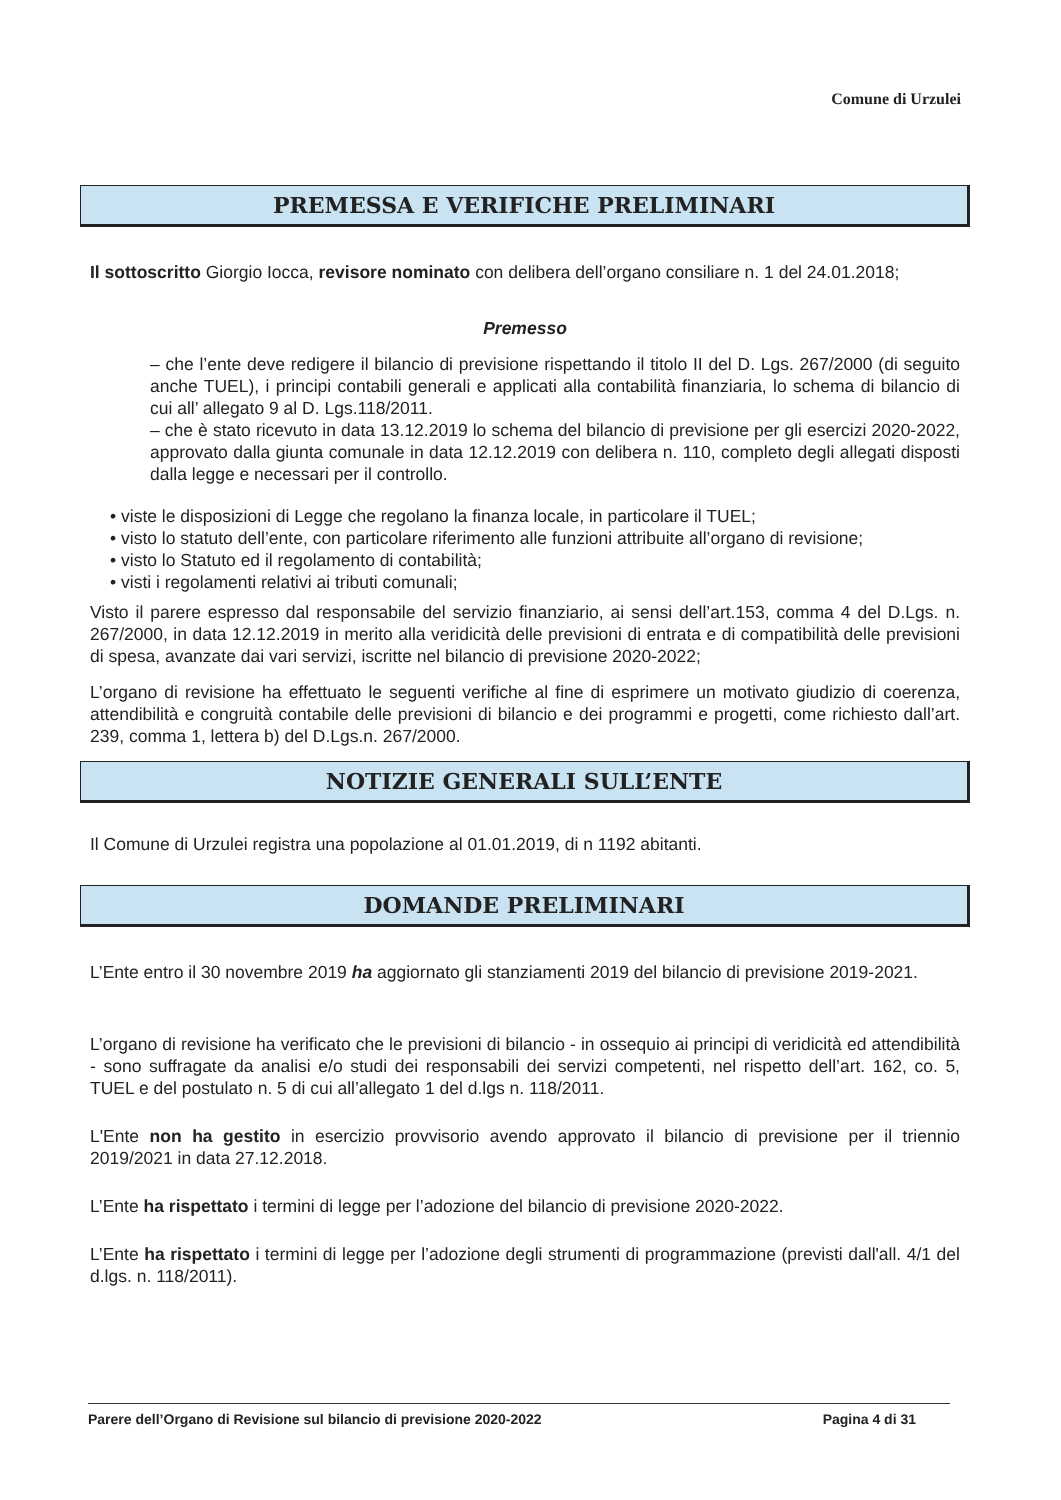Comune di Urzulei
PREMESSA E VERIFICHE PRELIMINARI
Il sottoscritto Giorgio Iocca, revisore nominato con delibera dell’organo consiliare n. 1 del 24.01.2018;
Premesso
– che l’ente deve redigere il bilancio di previsione rispettando il titolo II del D. Lgs. 267/2000 (di seguito anche TUEL), i principi contabili generali e applicati alla contabilità finanziaria, lo schema di bilancio di cui all’ allegato 9 al D. Lgs.118/2011.
– che è stato ricevuto in data 13.12.2019 lo schema del bilancio di previsione per gli esercizi 2020-2022, approvato dalla giunta comunale in data 12.12.2019 con delibera n. 110, completo degli allegati disposti dalla legge e necessari per il controllo.
• viste le disposizioni di Legge che regolano la finanza locale, in particolare il TUEL;
• visto lo statuto dell’ente, con particolare riferimento alle funzioni attribuite all’organo di revisione;
• visto lo Statuto ed il regolamento di contabilità;
• visti i regolamenti relativi ai tributi comunali;
Visto il parere espresso dal responsabile del servizio finanziario, ai sensi dell’art.153, comma 4 del D.Lgs. n. 267/2000, in data 12.12.2019 in merito alla veridicità delle previsioni di entrata e di compatibilità delle previsioni di spesa, avanzate dai vari servizi, iscritte nel bilancio di previsione 2020-2022;
L’organo di revisione ha effettuato le seguenti verifiche al fine di esprimere un motivato giudizio di coerenza, attendibilità e congruità contabile delle previsioni di bilancio e dei programmi e progetti, come richiesto dall’art. 239, comma 1, lettera b) del D.Lgs.n. 267/2000.
NOTIZIE GENERALI SULL’ENTE
Il Comune di Urzulei registra una popolazione al 01.01.2019, di n 1192 abitanti.
DOMANDE PRELIMINARI
L’Ente entro il 30 novembre 2019 ha aggiornato gli stanziamenti 2019 del bilancio di previsione 2019-2021.
L’organo di revisione ha verificato che le previsioni di bilancio - in ossequio ai principi di veridicità ed attendibilità - sono suffragate da analisi e/o studi dei responsabili dei servizi competenti, nel rispetto dell’art. 162, co. 5, TUEL e del postulato n. 5 di cui all’allegato 1 del d.lgs n. 118/2011.
L'Ente non ha gestito in esercizio provvisorio avendo approvato il bilancio di previsione per il triennio 2019/2021 in data 27.12.2018.
L’Ente ha rispettato i termini di legge per l’adozione del bilancio di previsione 2020-2022.
L’Ente ha rispettato i termini di legge per l’adozione degli strumenti di programmazione (previsti dall'all. 4/1 del d.lgs. n. 118/2011).
Parere dell’Organo di Revisione sul bilancio di previsione 2020-2022 Pagina 4 di 31